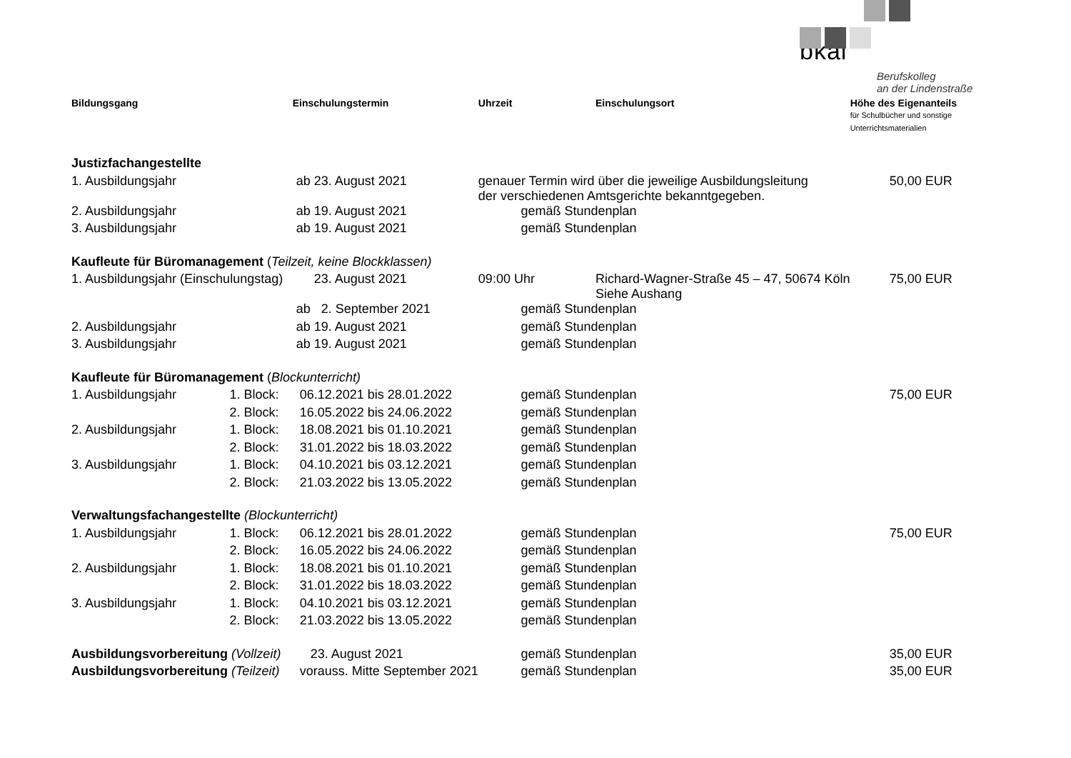bkal
Berufskolleg
an der Lindenstraße
| Bildungsgang | | Einschulungstermin | Uhrzeit | | Einschulungsort | Höhe des Eigenanteils für Schulbücher und sonstige Unterrichtsmaterialien |
| --- | --- | --- | --- | --- | --- | --- |
| Justizfachangestellte | | | | | | |
| 1. Ausbildungsjahr | | ab 23. August 2021 | genauer Termin wird über die jeweilige Ausbildungsleitung der verschiedenen Amtsgerichte bekanntgegeben. | | | 50,00 EUR |
| 2. Ausbildungsjahr | | ab 19. August 2021 | | gemäß Stundenplan | | |
| 3. Ausbildungsjahr | | ab 19. August 2021 | | gemäß Stundenplan | | |
| Kaufleute für Büromanagement ( Teilzeit, keine Blockklassen) | | | | | | |
| 1. Ausbildungsjahr (Einschulungstag) | | 23. August 2021 | 09:00 Uhr | | Richard-Wagner-Straße 45 – 47, 50674 Köln Siehe Aushang | 75,00 EUR |
| | | ab 2. September 2021 | | gemäß Stundenplan | | |
| 2. Ausbildungsjahr | | ab 19. August 2021 | | gemäß Stundenplan | | |
| 3. Ausbildungsjahr | | ab 19. August 2021 | | gemäß Stundenplan | | |
| Kaufleute für Büromanagement ( Blockunterricht) | | | | | | |
| 1. Ausbildungsjahr | 1. Block: | 06.12.2021 bis 28.01.2022 | | gemäß Stundenplan | | 75,00 EUR |
| | 2. Block: | 16.05.2022 bis 24.06.2022 | | gemäß Stundenplan | | |
| 2. Ausbildungsjahr | 1. Block: | 18.08.2021 bis 01.10.2021 | | gemäß Stundenplan | | |
| | 2. Block: | 31.01.2022 bis 18.03.2022 | | gemäß Stundenplan | | |
| 3. Ausbildungsjahr | 1. Block: | 04.10.2021 bis 03.12.2021 | | gemäß Stundenplan | | |
| | 2. Block: | 21.03.2022 bis 13.05.2022 | | gemäß Stundenplan | | |
| Verwaltungsfachangestellte (Blockunterricht) | | | | | | |
| 1. Ausbildungsjahr | 1. Block: | 06.12.2021 bis 28.01.2022 | | gemäß Stundenplan | | 75,00 EUR |
| | 2. Block: | 16.05.2022 bis 24.06.2022 | | gemäß Stundenplan | | |
| 2. Ausbildungsjahr | 1. Block: | 18.08.2021 bis 01.10.2021 | | gemäß Stundenplan | | |
| | 2. Block: | 31.01.2022 bis 18.03.2022 | | gemäß Stundenplan | | |
| 3. Ausbildungsjahr | 1. Block: | 04.10.2021 bis 03.12.2021 | | gemäß Stundenplan | | |
| | 2. Block: | 21.03.2022 bis 13.05.2022 | | gemäß Stundenplan | | |
| Ausbildungsvorbereitung (Vollzeit) | | 23. August 2021 | | gemäß Stundenplan | | 35,00 EUR |
| Ausbildungsvorbereitung (Teilzeit) | | vorauss. Mitte September 2021 | | gemäß Stundenplan | | 35,00 EUR |